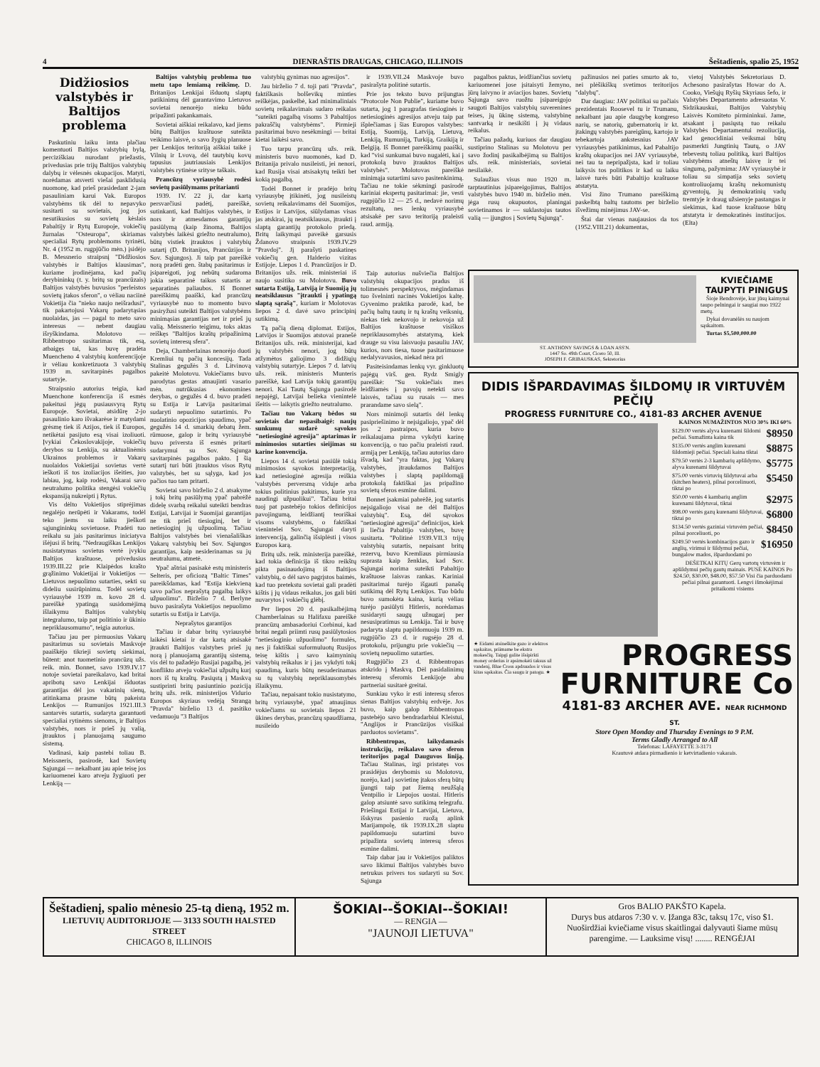4 DIENRAŠTIS DRAUGAS, CHICAGO, ILLINOIS Šeštadienis, spalio 25, 1952
Didžiosios valstybės ir Baltijos problema
Paskutiniu laiku imta plačiau komentuoti Baltijos valstybių bylą, perciziškiau nurodant priežastis, privedusias prie trijų Baltijos valstybių dalybų ir vėlesnės okupacijos. Matyti, norėdamas atsverti viešai pasklidusią nuomonę, kad prieš prasidedant 2-jam pasauliniam karui Vak. Europos valstybėms tik dėl to nepavyko susitarti su sovietais, jog jos nesutikusios su sovietų kėslais Pabaltijy ir Rytų Europoje, vokiečių žurnalas "Osteuropa", skiriamas specialiai Rytų problemoms tyrinėti, Nr. 4 (1952 m. rugpjūčio mėn.) įsidėjo B. Messnerio straipsnį "Didžiosios valstybės ir Baltijos klausimas", kuriame įrodinėjama, kad pačių derybininkų (t. y. britų su prancūzais) Baltijos valstybės buvusios "perleistos sovietų įtakos sferon", o vėliau naciinė Vokietija čia "nieko naujo neišradusi", tik pakartojusi Vakarų padarytąsias nuolaidas, jas — pagal to meto savo interesus — nebent daugiau išryškindama. Molotovo — Ribbentropo susitarimas tik, esą, atbaigęs tai, kas buvę pradėta Muencheno 4 valstybių konferencijoje ir vėliau konkretizuota 3 valstybių 1939 m. savitarpinės pagalbos sutartyje.
Straipsnio autorius teigia, kad Muenchone konferencija iš esmės pakeitusi jėgų pusiausvyrą Rytų Europoje. Sovietai, atsidūrę 2-jo pasaulinio karo išvakarėse ir matydami grėsmę tiek iš Azijos, tiek iš Europos, netikėtai pasijuto esą visai izoliuoti. Įvykiai Čekoslovakijoje, vokiečių derybos su Lenkija, su aktualinėmis Ukrainos problemos ir Vakarų nuolaidos Vokietijai sovietus vertė ieškoti iš tos izoliacijos išeities, juo labiau, jog, kaip rodėsi, Vakarai savo neutralumo politika stengėsi vokiečių ekspansiją nukreipti į Rytus.
Vis dėlto Vokietijos stiprėjimas negalėjo nerūpėti ir Vakarams, todėl teko jiems su laiku jieškoti sąjungininkų sovietuose. Pradėti tuo reikalu su jais pasitarimus iniciatyva išėjusi iš britų. "Nedraugiškas Lenkijos nusistatymas sovietus vertė įvykiu Baltijos kraštuose, privedusius 1939.III.22 prie Klaipėdos krašto grąžinimo Vokietijai ir Vokietijos — Lietuvos nepuolimo sutarties, sekti su dideliu susirūpinimu. Todėl sovietų vyriausybė 1939 m. kovo 28 d. pareiškė ypatingą susidomėjimą išlaikymu Baltijos valstybių integralumo, taip pat politinio ir ūkinio nepriklausomumo", teigia autorius.
Tačiau jau per pirmuosius Vakarų pasitarimus su sovietais Maskvoje paaiškėjo tikrieji sovietų siekimai, būtent: anot tuometinio prancūzų užs. reik. min. Bonnet, savo 1939.IV.17 notoje sovietai pareikalavo, kad britai apribotų savo Lenkijai išduotas garantijas dėl jos vakarinių sienų, atitinkama prasme būtų pakeista Lenkijos — Rumunijos 1921.III.3 santarvės sutartis, sudaryta garantuoti specialiai rytinėms sienoms, ir Baltijos valstybės, nors ir prieš jų valią, įtrauktos į planuojamą saugumo sistemą.
Vadinasi, kaip pastebi toliau B. Meissneris, pasirodė, kad Sovietų Sąjungai — nekalbant jau apie teisę jos kariuomenei karo atveju žygiuoti per Lenkiją —
Baltijos valstybių problema tuo metu tapo lemiamą reikšmę. D. Britanijos Lenkijai išduotų slaptų patikinimų dėl garantavimo Lietuvos sovietai nenorėjo nieku būdu pripažinti pakankamais.
Sovietai aiškiai reikalavo, kad jiems būtų Baltijos kraštuose suteikta veikimo laisvė, o savo žygių planuose per Lenkijos teritoriją aiškiai taikė į Vilnių ir Lvovą, dėl tautybių kovų tapusius jautriausiais Lenkijos valstybės rytinėse srityse taškais.
Prancūzų vyriausybė rodėsi sovietų pasiūlymams pritarianti
1939. IV. 22 ji, dar kartą persvarčiusi padėtį, pareiškė, sutinkanti, kad Baltijos valstybės, ir nors ir atmesdamos garantijų pasiūlymą (kaip žinoma, Baltijos valstybės laikėsi griežto neutralumo), būtų vistiek įtrauktos į valstybių sutartį (D. Britanijos, Prancūzijos ir Sov. Sąjungos). Ji taip pat pareiškė norą pradėti gen. štabų pasitarimus ir įsipareigoti, jog nebūtų sudaroma jokia separatinė taikos sutartis ar separatinės paliaubos. Iš Bonnet pareiškimų paaiški, kad prancūzų vyriausybė nuo to momento buvo pasiryžusi suteikti Baltijos valstybėms minimąsias garantijas net ir prieš jų valią. Meissnerio teigimu, toks aktas reiškęs "Baltijos kraštų pripažinimą sovietų interesų sfera".
Deja, Chamberlainas nenorėjo duoti Kremliui tų pačių koncesijų. Tada Stalinas gegužės 3 d. Litvinovą pakeitė Molotovu. Vokiečiams buvo parodytas gestas atnaujinti vasario mėn. nutrūkusias ekonomines derybas, o gegužės 4 d. buvo pradėti su Estija ir Latvija pasitarimai sudaryti nepuolimo sutartimis. Po nuolatinio opozicijos spaudimo, ypač gegužės 14 d. smarkių debatų žem. rūmuose, galop ir britų vyriausybė buvo priversta iš esmės pritarti sudarymui su Sov. Sąjunga savitarpinės pagalbos pakto. Į šią sutartį turi būti įtrauktos visos Rytų valstybės, bet su sąlyga, kad jos pačios tuo tam pritarti.
Sovietai savo birželio 2 d. atsakyme į tokį britų pasiūlymą ypač pabrėžė didelę svarbą reikalui suteikti bendras Estijai, Latvijai ir Suomijai garantijas ne tik prieš tiesioginį, bet ir netiesioginį jų užpuolimą. Tačiau Baltijos valstybės bei vienašališkas Vakarų valstybių bei Sov. Sąjungos garantijas, kaip nesiderinamas su jų neutralumu, atmetė.
Ypač aštriai pasisakė estų ministeris Selteris, per oficiozą "Baltic Times" pareikšdamas, kad "Estija kiekvieną savo pačios neprašytą pagalbą laikys užpuolimu". Birželio 7 d. Berlyne buvo pasirašyta Vokietijos nepuolimo sutartis su Estija ir Latvija.
Neprašytos garantijos
Tačiau ir dabar britų vyriausybė laikėsi kietai ir dar kartą atsisakė įtraukti Baltijos valstybes prieš jų norą į planuojamą garantijų sistemą, vis dėl to pažadėjo Rusijai pagalbą, jei konflikto atveju vokiečiai užpultų kurį nors iš tų kraštų. Pasiųstą į Maskvą sustiprinti britų pasiuntinio poziciją britų užs. reik. ministerijos Vidurio Europos skyriaus vedėją Strangą "Pravda" birželio 13 d. pasitiko vedamuoju "3 Baltijos
valstybių gynimas nuo agresijos".
Jau birželio 7 d. toji pati "Pravda", faktiškasis bolševikų minties reiškėjas, paskelbė, kad minimaliniais sovietų reikalavimais sudaro reikalas "suteikti pagalbą visoms 3 Pabaltijos pakraščių valstybėms". Pirmieji pasitarimai buvo nesėkmingi — britai kietai laikėsi savo.
Tuo tarpu prancūzų užs. reik. ministeris buvo nuomonės, kad D. Britanija privalo nusileisti, jei nenori, kad Rusija visai atsisakytų teikti bet kokią pagalbą.
Todėl Bonnet ir pradėjo britų vyriausybę įtikinėti, jog nusileistų sovietų reikalavimams dėl Suomijos, Estijos ir Latvijos, siūlydamas visas jas atskirai, jų neatsiklausus, įtraukti į slaptą garantijų protokolo priedą. Britų laikymąsi paveikė garsusis Ždanovo straipsnis 1939.IV.29 "Pravdoj". Jį parašyti paskatinęs vokiečių gen. Halderio vizitas Estijoje. Liepos 1 d. Prancūzijos ir D. Britanijos užs. reik. ministeriai iš naujo susitiko su Molotovu. Buvo sutarta Estiją, Latviją ir Suomiją jų neatsiklausus "įtraukti į ypatingą slaptą sąrašą", kuriam ir Molotovas liepos 2 d. davė savo principinį sutikimą.
Tą pačią dieną diplomat. Estijos, Latvijos ir Suomijos atstovai pranešė Britanijos užs. reik. ministerijai, kad jų valstybės nenori, jog būtų atžymėtos galiojimo 3 didžiųjų valstybių sutartyje. Liepos 7 d. latvių užs. reik. ministeris Munteris pareiškė, kad Latvija tokių garantijų nenori. Kai Tautų Sąjunga pasirodė nepajėgi, Latvijai belieka vienintelė išeitis — laikytis griežto neutralumo.
Tačiau tuo Vakarų bėdos su sovietais dar nepasibaigė: naujų sunkumų sudarė sąvokos "netiesioginė agresija" aptarimas ir minimosios sutarties sieijimas su karine konvencija.
Liepos 14 d. sovietai pasiūlė tokią minimosios sąvokos interpretaciją, kad netiesioginė agresija reiškia 'valstybės perversmą viduje arba tokius politinius pakitimus, kurie yra naudingi užpuolikui". Tačiau britai tuoj pat pastebėjo tokios definicijos pavojingumą, leidžiantį teoriškai visoms valstybėms, o faktiškai vienintelei Sov. Sąjungai daryti intervenciją, galinčią išsiplėsti į visos Europos karą.
Britų užs. reik. ministerija pareiškė, kad tokia definicija iš tikro reikštų pikta pasinaudojimą iš Baltijos valstybių, o dėl savo pagrįstos baimės, kad tuo pretekstu sovietai gali pradėti kištis į jų vidaus reikalus, jos gali būti nuvarytos į vokiečių glėbį.
Per liepos 20 d. pasikalbėjimą Chamberlainas su Halifaxu pareiškė prancūzų ambasadoriui Corbinui, kad britai negali priimti rusų pasiūlytosios "netiesioginio užpuolimo" formulės, nes ji faktiškai suformuluotų Rusijos teisę kištis į savo kaimyninių valstybių reikalus ir į jas vykdyti tokį spaudimą, kuris būtų nesuderinamas su tų valstybių nepriklausomybės išlaikymu.
Tačiau, nepaisant tokio nusistatymo, britų vyriausybė, ypač atnaujinus vokiečiams su sovietais liepos 21 ūkines derybas, prancūzų spaudžiama, nusileido
ir 1939.VII.24 Maskvoje buvo pasirašyta politinė sutartis.
Prie jos teksto buvo prijungtas "Protocole Non Publie", kuriame buvo sutarta, jog 1 paragrafas tiesioginės ir netiesioginės agresijos atveju taip pat išplečiamas į šias Europos valstybes: Estiją, Suomiją, Latviją, Lietuvą, Lenkiją, Rumuniją, Turkiją, Graikiją ir Belgiją. Iš Bonnet pareiškimų paaiški, kad "visi sunkumai buvo nugalėti, kai į protokolą buvo įtrauktos Baltijos valstybės". Molotovas pareiškė minimąja sutartimi savo pasitenkinimą. Tačiau ne tokie sėkmingi pasirodė kariniai ekspertų pasitarimai: jie, vesti rugpjūčio 12 — 25 d., nedavė norimų rezultatų, nes lenkų vyriausybė atsisakė per savo teritoriją praleisti raud. armiją.
pagalbos paktus, leidžiančius sovietų kariuomenei jose įsitaisyti žemyno, jūrų laivyno ir aviacijos bazes. Sovietų Sąjunga savo ruožtu įsipareigojo saugoti Baltijos valstybių suverenines teises, jų ūkinę sistemą, valstybinę santvarką ir nesikišti į jų vidaus reikalus.
Tačiau pažadų, kuriuos dar daugiau sustiprino Stalinas su Molotovu per savo žodinį pasikalbėjimą su Baltijos užs. reik. ministeriais, sovietai nesilaikė.
Sulaužius visus nuo 1920 m. tarptautinius įsipareigojimus, Baltijos valstybės buvo 1940 m. birželio mėn. jėga rusų okupuotos, planingai sovietinamos ir — suklastojus tautos valią — įjungtos į Sovietų Sąjungą".
pažinusios nei paties smurto ak to, nei plėšikiškų svetimos teritorijos "dalybų".
Dar daugiau: JAV politikai su pačiais prezidentais Roosevel tu ir Trumanu, nekalbant jau apie daugybę kongreso narių, se natorių, gubernatorių ir kt. įtakingų valstybės pareigūnų, kartojo ir tebekartoja ankstesnius JAV vyriausybės patikinimus, kad Pabaltijo kraštų okupacijos nei JAV vyriausybė, nei tau ta nepripažįsta, kad ir toliau laikysis tos politikos ir kad su laiku laisvė turės būti Pabaltijo kraštuose atstatyta.
Visi žino Trumano pareiškimą paskelbtą baltų tautoms per birželio išvežimų minėjimus JAV-se.
Štai dar vienas naujausios da tos (1952.VIII.21) dokumentas,
vietoj Valstybės Sekretoriaus D. Achesono pasirašytas Howar do A. Cooko, Viešųjų Ryšių Skyriaus šefo, ir Valstybės Departamento adresuotas V. Sidzikauskui, Baltijos Valstybių Laisvės Komiteto pirmininkui. Jame, atsakant į pasiųstą tuo reikalu Valstybės Departamentui rezoliuciją, kad genocidiniai veiksmai būtų pasmerkti Jungtinių Tautų, o JAV tebevestų toliau politiką, kuri Baltijos valstybėms atneštų laisvę ir tei singumą, pažymima: JAV vyriausybė ir toliau su simpatija seks sovietų kontroliuojamų kraštų nekomunistų gyventojų, jų demokratinių vadų tremtyje ir draug užsienyje pastangas ir siekimus, kad tuose kraštuose būtų atstatyta ir demokratinės institucijos. (Elta)
Taip autorius nušviečia Baltijos valstybių okupacijos pradus iš tolimesnės perspektyvos, mėgindamas tuo švelninti nacinės Vokietijos kaltę. Gyvenimo praktika parodė, kad, be pačių baltų tautų ir tų kraštų veiksnių, niekas tiek nekovojo ir nekovoja už Baltijos kraštuose visiškos nepriklausomybės atstatymą, kiek drauge su visu laisvuoju pasauliu JAV, kurios, nors tiesa, tuose pasitarimuose nedalyvavusios, niekad nėra pri
Pasiteisindamas lenkų vyr. ginkluotų pajėgų virš. gen. Rydz Smigly pareiškė: "Su vokiečiais mes leidžiamės į pavojų netekti savo laisvės, tačiau su rusais — mes prarandame savo sielą".
Nors minimoji sutartis dėl lenkų pasipriešinimo ir neįsigaliojo, ypač dėl jos 2 pastraipos, kuria buvo reikalaujama pirma vykdyti karinę konvenciją, o tuo pačiu praleisti raud. armiją per Lenkiją, tačiau autorius daro išvadą, kad "yra faktas, jog Vakarų valstybės, įtraukdamos Baltijos valstybes į slaptą papildomąjį protokolą faktiškai jas pripažino sovietų sferos esmine dalimi.
Bonnet įsakmiai pabrėžė, jog sutartis neįsigaliojo visai ne dėl Baltijos valstybių". Esą, dėl sąvokos "netiesioginė agresija" definicijos, kiek ji liečia Pabaltijo valstybes, buvę susitarta. "Politinė 1939.VII.3 trijų valstybių sutartis, nepaisant britų rezervų, buvo Kremliaus pirmiausia suprasta kaip ženklas, kad Sov. Sąjungai norima suteikti Pabaltijo kraštuose laisvas rankas. Kariniai pasitarimai turėjo išgauti panašų sutikimą dėl Rytų Lenkijos. Tuo būdu buvo sumokėta kaina, kurią vėliau turėjo pasiūlyti Hitleris, norėdamas susidaryti saugų užnugarį per nesusipratimus su Lenkija. Tai ir buvę padaryta slaptu papildomuoju 1939 m. rugpjūčio 23 d. ir rugsėjo 28 d. protokolu, prijungtu prie vokiečių — sovietų nepuolimo sutarties.
Rugpjūčio 23 d. Ribbentropas atskrido į Maskvą. Dėl pasidalinimų interesų sferomis Lenkijoje abu partneriai susitarė greitai.
Sunkiau vyko ir esti interesų sferos sienas Baltijos valstybių erdvėje. Jos buvo, kaip galop Ribbentropas pastebėjo savo bendradarbiui Kleistui, "Anglijos ir Prancūzijos visiškai parduotos sovietams".
Ribbentropas, laikydamasis instrukcijų, reikalavo savo sferon teritorijos pagal Dauguvos liniją. Tačiau Stalinas, irgi pristatęs vos prasidėjus derybomis su Molotovu, norėjo, kad į sovietinę įtakos sferą būtų įjungti taip pat žiemą neužšąlą Ventpilio ir Liepojos uostai. Hitleris galop atsiuntė savo sutikimą telegrafu. Priešingai Estijai ir Latvijai, Lietuva, išskyrus pasienio ruožą aplink Marijampolę, tik 1939.IX.28 slaptu papildomuoju sutartimi buvo pripažinta sovietų interesų sferos esmine dalimi.
Taip dabar jau ir Vokietijos paliktos savo likimui Baltijos valstybės buvo netrukus privers tos sudaryti su Sov. Sąjunga
ST. ANTHONY SAVINGS & LOAN ASS'N.
1447 So. 49th Court, Cicero 50, Ill.
JOSEPH F. GRIBAUSKAS, Sekretorius
KVIEČIAME TAUPYTI PINIGUS
Šioje Bendrovėje, kur jūsų kaimynai taupo pelningai ir saugiai nuo 1922 metų.
Dykai dovanėlės su naujom sąskaitom.
Turtas $5,500,000.00
DIDIS IŠPARDAVIMAS ŠILDOMŲ IR VIRTUVĖM PEČIŲ
PROGRESS FURNITURE CO., 4181-83 ARCHER AVENUE
KAINOS NUMAŽINTOS NUO 30% IKI 60%
$129.00 vertės alyva kurenami šildomi pečiai. Sumažinta kaina tik $8950
$135.00 vertės anglim kurenami šildomieji pečiai. Speciali kaina tiktai $8875
$79.50 vertės 2-3 kambarių apšildymo, alyva kurenami šildytuvai $5775
$75.00 vertės virtuvių šildytuvai arba (kitchen heaters), pilnai porcelinuoti, tiktai po $5450
$50.00 vertės 4 kambarių anglim kurenami šildytuvai, tiktai $2975
$98.00 vertės gazų kurenami šildytuvai, tiktai po $6800
$134.50 vertės gaziniai virtuvėm pečiai, pilnai porceliuoti, po $8450
$249.50 vertės kombinacijos gazo ir anglių, virimui ir šildymui pečiai, bungalow mados, išparduodami po $16950
DEŠETKAI KITŲ Gerų vartotų virtuvėm ir apšildymui pečių gautų mainais. PUSĖ KAINOS Po $24.50, $30.00, $48.00, $57.50 Visi čia parduodami pečiai pilnai garantuoti. Lengvi išmokėjimai pritaikomi visiems
★ Eidami atsineškite gazo ir elektros sąskaitas, priimame be ekstra mokesčių. Taipgi galite išsipirkti money orderius ir apsimokėti taksus už vandenį, Blue Cross apdraudos ir visas kitas sąskaitas. Čia saugu ir patogu. ★
PROGRESS
FURNITURE Co
4181-83 ARCHER AVE. NEAR RICHMOND ST.
Store Open Monday and Thursday Evenings to 9 P.M.
Terms Gladly Arranged to All
Telefonas: LAFAYETTE 3-3171
Krautuvė atdara pirmadienio ir ketvirtadienio vakarais.
Šeštadienį, spalio mėnesio 25-tą dieną, 1952 m.
LIETUVIŲ AUDITORIJOJE — 3133 SOUTH HALSTED STREET
CHICAGO 8, ILLINOIS
ŠOKIAI--ŠOKIAI--ŠOKIAI!
— RENGIA —
"JAUNOJI LIETUVA"
Gros BALIO PAKŠTO Kapela.
Durys bus atdaros 7:30 v. v. Įžanga 83c, taksų 17c, viso $1.
Nuoširdžiai kviečiame visus skaitlingai dalyvauti šiame mūsų parengime. — Lauksime visų! ........ RENGĖJAI